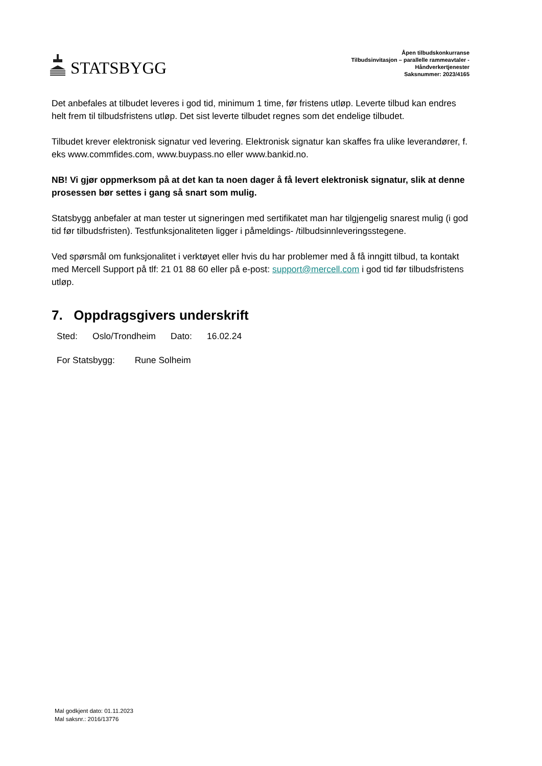STATSBYGG
Åpen tilbudskonkurranse
Tilbudsinvitasjon – parallelle rammeavtaler -
Håndverkertjenester
Saksnummer: 2023/4165
Det anbefales at tilbudet leveres i god tid, minimum 1 time, før fristens utløp. Leverte tilbud kan endres helt frem til tilbudsfristens utløp. Det sist leverte tilbudet regnes som det endelige tilbudet.
Tilbudet krever elektronisk signatur ved levering. Elektronisk signatur kan skaffes fra ulike leverandører, f. eks www.commfides.com, www.buypass.no eller www.bankid.no.
NB! Vi gjør oppmerksom på at det kan ta noen dager å få levert elektronisk signatur, slik at denne prosessen bør settes i gang så snart som mulig.
Statsbygg anbefaler at man tester ut signeringen med sertifikatet man har tilgjengelig snarest mulig (i god tid før tilbudsfristen). Testfunksjonaliteten ligger i påmeldings- /tilbudsinnleveringsstegene.
Ved spørsmål om funksjonalitet i verktøyet eller hvis du har problemer med å få inngitt tilbud, ta kontakt med Mercell Support på tlf: 21 01 88 60 eller på e-post: support@mercell.com i god tid før tilbudsfristens utløp.
7. Oppdragsgivers underskrift
Sted: Oslo/Trondheim Dato: 16.02.24
For Statsbygg: Rune Solheim
Mal godkjent dato: 01.11.2023
Mal saksnr.: 2016/13776